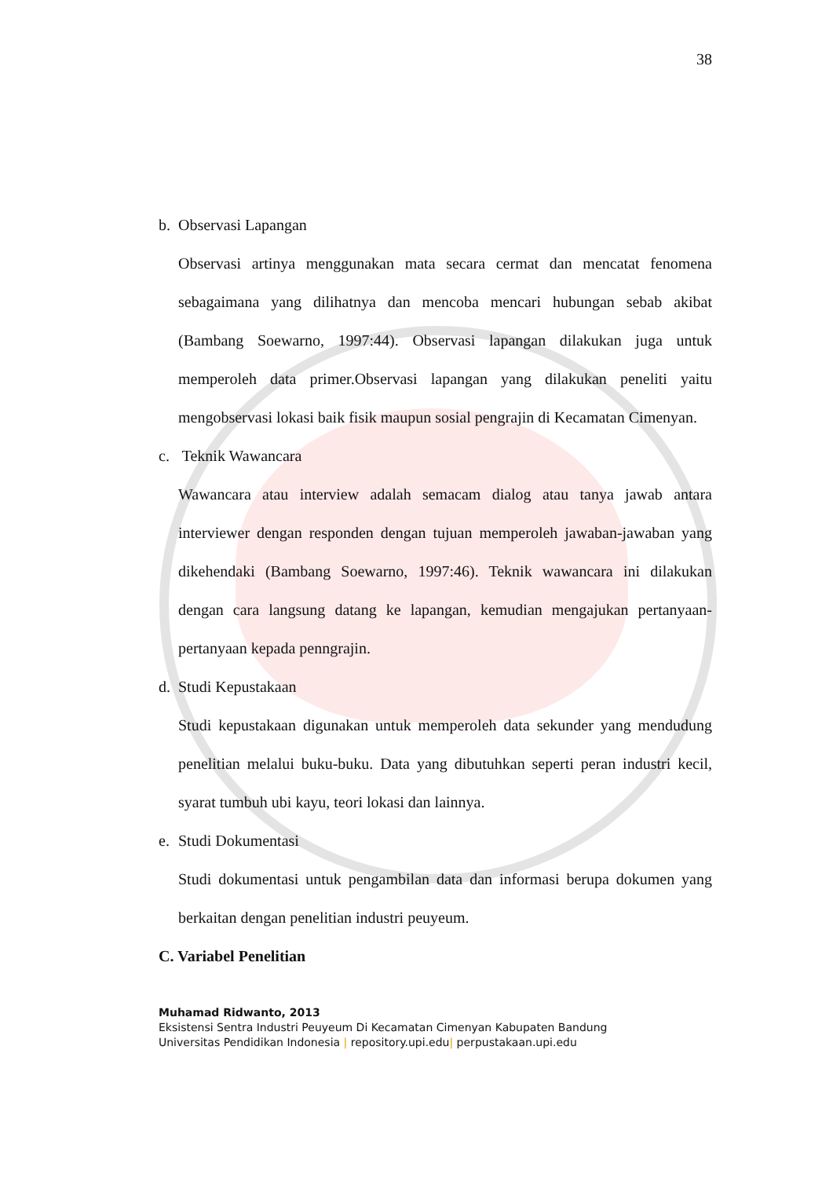38
b. Observasi Lapangan
Observasi artinya menggunakan mata secara cermat dan mencatat fenomena sebagaimana yang dilihatnya dan mencoba mencari hubungan sebab akibat (Bambang Soewarno, 1997:44). Observasi lapangan dilakukan juga untuk memperoleh data primer.Observasi lapangan yang dilakukan peneliti yaitu mengobservasi lokasi baik fisik maupun sosial pengrajin di Kecamatan Cimenyan.
c. Teknik Wawancara
Wawancara atau interview adalah semacam dialog atau tanya jawab antara interviewer dengan responden dengan tujuan memperoleh jawaban-jawaban yang dikehendaki (Bambang Soewarno, 1997:46). Teknik wawancara ini dilakukan dengan cara langsung datang ke lapangan, kemudian mengajukan pertanyaan-pertanyaan kepada penngrajin.
d. Studi Kepustakaan
Studi kepustakaan digunakan untuk memperoleh data sekunder yang mendudung penelitian melalui buku-buku. Data yang dibutuhkan seperti peran industri kecil, syarat tumbuh ubi kayu, teori lokasi dan lainnya.
e. Studi Dokumentasi
Studi dokumentasi untuk pengambilan data dan informasi berupa dokumen yang berkaitan dengan penelitian industri peuyeum.
C. Variabel Penelitian
Muhamad Ridwanto, 2013
Eksistensi Sentra Industri Peuyeum Di Kecamatan Cimenyan Kabupaten Bandung
Universitas Pendidikan Indonesia | repository.upi.edu| perpustakaan.upi.edu